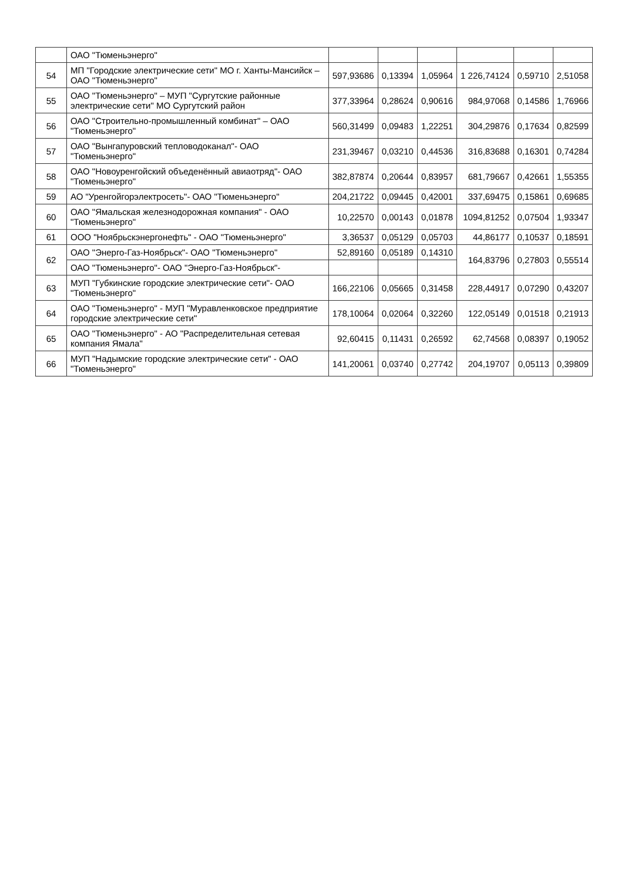| | ОАО "Тюменьэнерго" | | | | | | |
| 54 | МП "Городские электрические сети" МО г. Ханты-Мансийск – ОАО "Тюменьэнерго" | 597,93686 | 0,13394 | 1,05964 | 1 226,74124 | 0,59710 | 2,51058 |
| 55 | ОАО "Тюменьэнерго" – МУП "Сургутские районные электрические сети" МО Сургутский район | 377,33964 | 0,28624 | 0,90616 | 984,97068 | 0,14586 | 1,76966 |
| 56 | ОАО "Строительно-промышленный комбинат" – ОАО "Тюменьэнерго" | 560,31499 | 0,09483 | 1,22251 | 304,29876 | 0,17634 | 0,82599 |
| 57 | ОАО "Вынгапуровский тепловодоканал"- ОАО "Тюменьэнерго" | 231,39467 | 0,03210 | 0,44536 | 316,83688 | 0,16301 | 0,74284 |
| 58 | ОАО "Новоуренгойский объеденённый авиаотряд"- ОАО "Тюменьэнерго" | 382,87874 | 0,20644 | 0,83957 | 681,79667 | 0,42661 | 1,55355 |
| 59 | АО "Уренгойгорэлектросеть"- ОАО "Тюменьэнерго" | 204,21722 | 0,09445 | 0,42001 | 337,69475 | 0,15861 | 0,69685 |
| 60 | ОАО "Ямальская железнодорожная компания" - ОАО "Тюменьэнерго" | 10,22570 | 0,00143 | 0,01878 | 1094,81252 | 0,07504 | 1,93347 |
| 61 | ООО "Ноябрьскэнергонефть" - ОАО "Тюменьэнерго" | 3,36537 | 0,05129 | 0,05703 | 44,86177 | 0,10537 | 0,18591 |
| 62 | ОАО "Энерго-Газ-Ноябрьск"- ОАО "Тюменьэнерго" | 52,89160 | 0,05189 | 0,14310 | 164,83796 | 0,27803 | 0,55514 |
| | ОАО "Тюменьэнерго"- ОАО "Энерго-Газ-Ноябрьск"- | | | | | | |
| 63 | МУП "Губкинские городские электрические сети"- ОАО "Тюменьэнерго" | 166,22106 | 0,05665 | 0,31458 | 228,44917 | 0,07290 | 0,43207 |
| 64 | ОАО "Тюменьэнерго" - МУП "Муравленковское предприятие городские электрические сети" | 178,10064 | 0,02064 | 0,32260 | 122,05149 | 0,01518 | 0,21913 |
| 65 | ОАО "Тюменьэнерго" - АО "Распределительная сетевая компания Ямала" | 92,60415 | 0,11431 | 0,26592 | 62,74568 | 0,08397 | 0,19052 |
| 66 | МУП "Надымские городские электрические сети" - ОАО "Тюменьэнерго" | 141,20061 | 0,03740 | 0,27742 | 204,19707 | 0,05113 | 0,39809 |